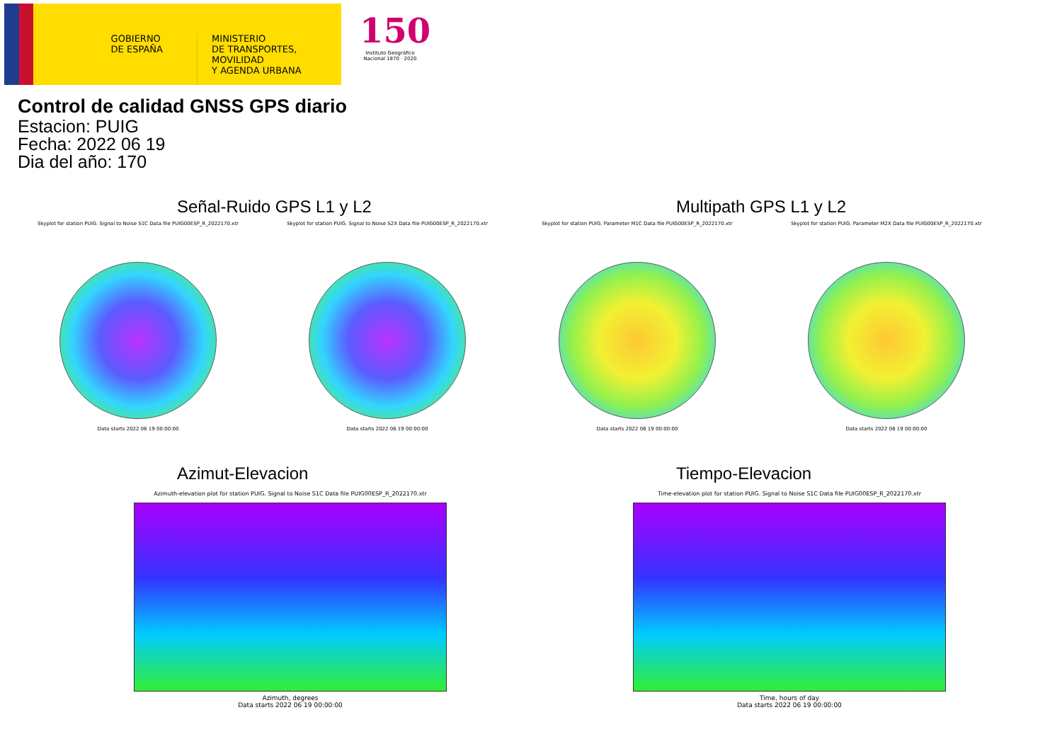GOBIERNO
DE ESPAÑA
MINISTERIO
DE TRANSPORTES, MOVILIDAD
Y AGENDA URBANA
150
Instituto Geográfico Nacional 1870 · 2020
Control de calidad GNSS GPS diario
Estacion: PUIG
Fecha: 2022 06 19
Dia del año: 170
Señal-Ruido GPS L1 y L2 Multipath GPS L1 y L2
Skyplot for station PUIG. Signal to Noise S1C Data file PUIG00ESP_R_2022170.xtr
Data starts 2022 06 19 00:00:00
Skyplot for station PUIG. Signal to Noise S2X Data file PUIG00ESP_R_2022170.xtr
Data starts 2022 06 19 00:00:00
Skyplot for station PUIG. Parameter M1C Data file PUIG00ESP_R_2022170.xtr
Data starts 2022 06 19 00:00:00
Skyplot for station PUIG. Parameter M2X Data file PUIG00ESP_R_2022170.xtr
Data starts 2022 06 19 00:00:00
Azimut-Elevacion Tiempo-Elevacion
Azimuth-elevation plot for station PUIG. Signal to Noise S1C Data file PUIG00ESP_R_2022170.xtr
Azimuth, degrees
Data starts 2022 06 19 00:00:00
Time-elevation plot for station PUIG. Signal to Noise S1C Data file PUIG00ESP_R_2022170.xtr
Time, hours of day
Data starts 2022 06 19 00:00:00